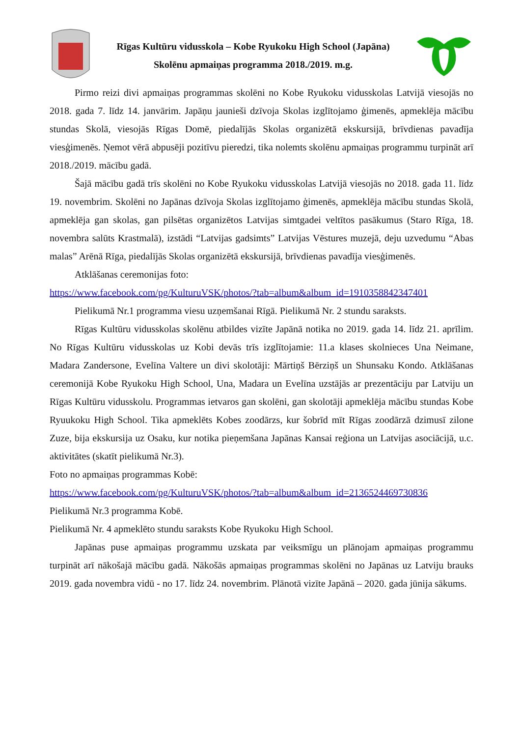Rīgas Kultūru vidusskola – Kobe Ryukoku High School (Japāna)
Skolēnu apmaiņas programma 2018./2019. m.g.
Pirmo reizi divi apmaiņas programmas skolēni no Kobe Ryukoku vidusskolas Latvijā viesojās no 2018. gada 7. līdz 14. janvārim. Japāņu jaunieši dzīvoja Skolas izglītojamo ģimenēs, apmeklēja mācību stundas Skolā, viesojās Rīgas Domē, piedalījās Skolas organizētā ekskursijā, brīvdienas pavadīja viesģimenēs. Ņemot vērā abpusēji pozitīvu pieredzi, tika nolemts skolēnu apmaiņas programmu turpināt arī 2018./2019. mācību gadā.
Šajā mācību gadā trīs skolēni no Kobe Ryukoku vidusskolas Latvijā viesojās no 2018. gada 11. līdz 19. novembrim. Skolēni no Japānas dzīvoja Skolas izglītojamo ģimenēs, apmeklēja mācību stundas Skolā, apmeklēja gan skolas, gan pilsētas organizētos Latvijas simtgadei veltītos pasākumus (Staro Rīga, 18. novembra salūts Krastmalā), izstādi “Latvijas gadsimts” Latvijas Vēstures muzejā, deju uzvedumu “Abas malas” Arēnā Rīga, piedalījās Skolas organizētā ekskursijā, brīvdienas pavadīja viesģimenēs.
Atklāšanas ceremonijas foto:
https://www.facebook.com/pg/KulturuVSK/photos/?tab=album&album_id=1910358842347401
Pielikumā Nr.1 programma viesu uzņemšanai Rīgā. Pielikumā Nr. 2 stundu saraksts.
Rīgas Kultūru vidusskolas skolēnu atbildes vizīte Japānā notika no 2019. gada 14. līdz 21. aprīlim. No Rīgas Kultūru vidusskolas uz Kobi devās trīs izglītojamie: 11.a klases skolnieces Una Neimane, Madara Zandersone, Evelīna Valtere un divi skolotāji: Mārtiņš Bērziņš un Shunsaku Kondo. Atklāšanas ceremonijā Kobe Ryukoku High School, Una, Madara un Evelīna uzstājās ar prezentāciju par Latviju un Rīgas Kultūru vidusskolu. Programmas ietvaros gan skolēni, gan skolotāji apmeklēja mācību stundas Kobe Ryuukoku High School. Tika apmeklēts Kobes zoodārzs, kur šobrīd mīt Rīgas zoodārzā dzimusī zilone Zuze, bija ekskursija uz Osaku, kur notika pieņemšana Japānas Kansai reģiona un Latvijas asociācijā, u.c. aktivitātes (skatīt pielikumā Nr.3).
Foto no apmaiņas programmas Kobē:
https://www.facebook.com/pg/KulturuVSK/photos/?tab=album&album_id=2136524469730836
Pielikumā Nr.3 programma Kobē.
Pielikumā Nr. 4 apmeklēto stundu saraksts Kobe Ryukoku High School.
Japānas puse apmaiņas programmu uzskata par veiksmīgu un plānojam apmaiņas programmu turpināt arī nākošajā mācību gadā. Nākošās apmaiņas programmas skolēni no Japānas uz Latviju brauks 2019. gada novembra vidū - no 17. līdz 24. novembrim. Plānotā vizīte Japānā – 2020. gada jūnija sākums.